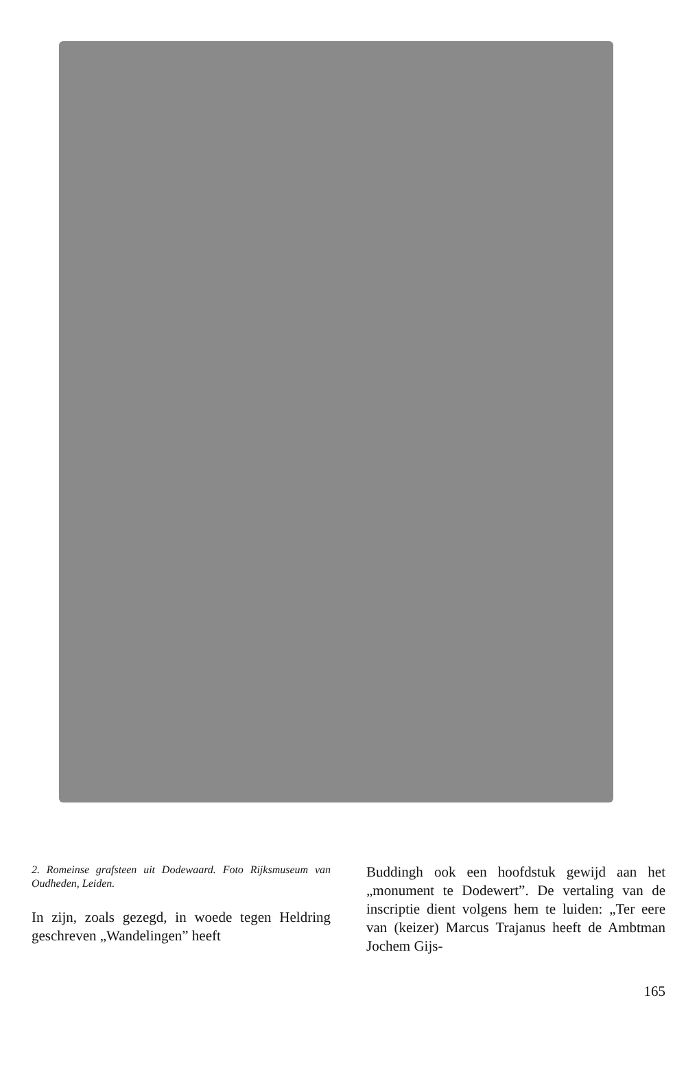2. Romeinse grafsteen uit Dodewaard. Foto Rijksmuseum van Oudheden, Leiden.
In zijn, zoals gezegd, in woede tegen Heldring geschreven „Wandelingen” heeft
Buddingh ook een hoofdstuk gewijd aan het „monument te Dodewert”. De vertaling van de inscriptie dient volgens hem te luiden: „Ter eere van (keizer) Marcus Trajanus heeft de Ambtman Jochem Gijs-
165